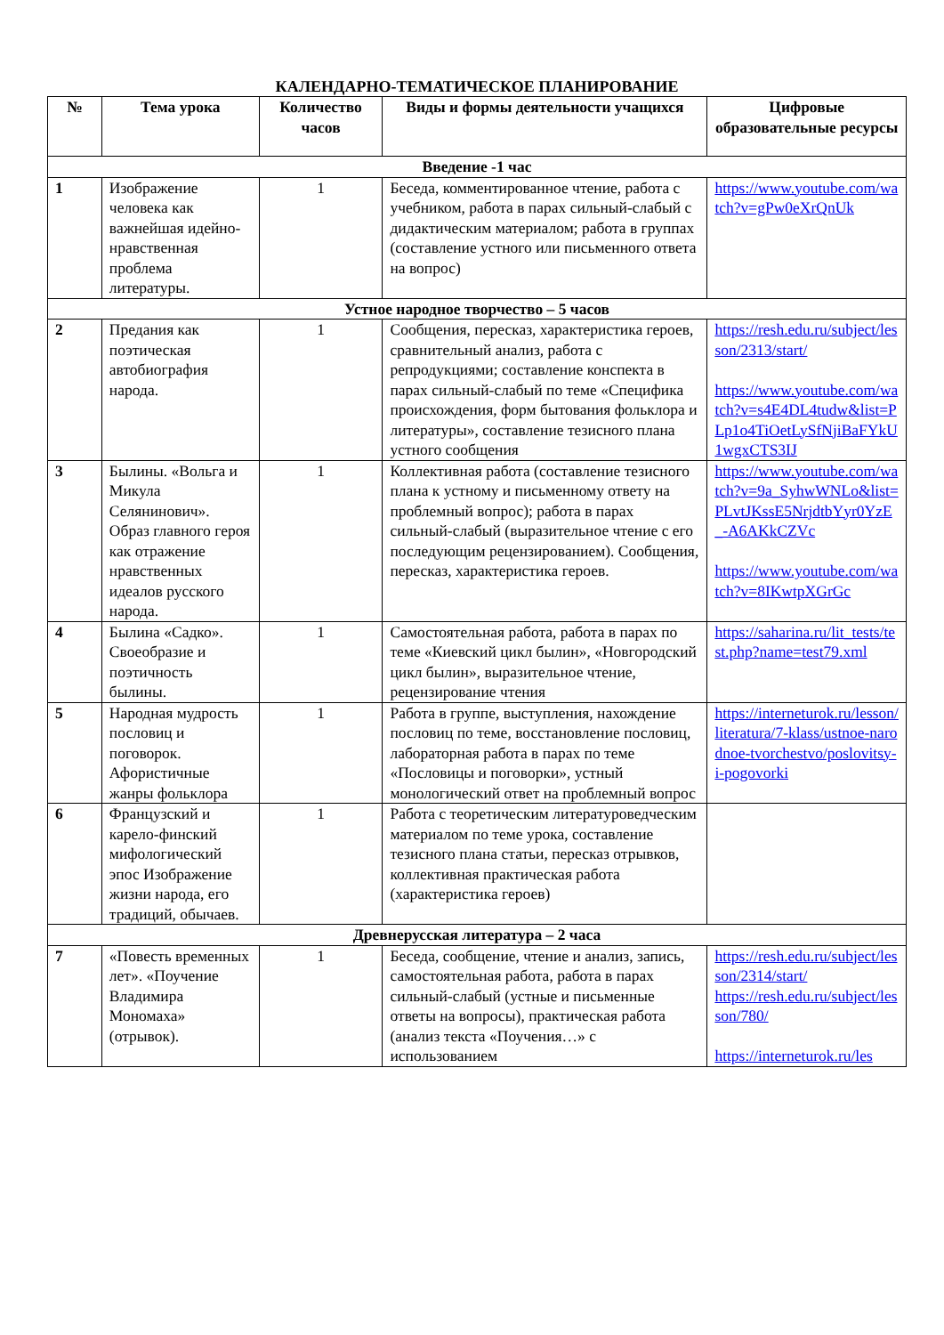КАЛЕНДАРНО-ТЕМАТИЧЕСКОЕ ПЛАНИРОВАНИЕ
| № | Тема урока | Количество часов | Виды и формы деятельности учащихся | Цифровые образовательные ресурсы |
| --- | --- | --- | --- | --- |
| Введение -1 час | | | | |
| 1 | Изображение человека как важнейшая идейно-нравственная проблема литературы. | 1 | Беседа, комментированное чтение, работа с учебником, работа в парах сильный-слабый с дидактическим материалом; работа в группах (составление устного или письменного ответа на вопрос) | https://www.youtube.com/watch?v=gPw0eXrQnUk |
| Устное народное творчество – 5 часов | | | | |
| 2 | Предания как поэтическая автобиография народа. | 1 | Сообщения, пересказ, характеристика героев, сравнительный анализ, работа с репродукциями; составление конспекта в парах сильный-слабый по теме «Специфика происхождения, форм бытования фольклора и литературы», составление тезисного плана устного сообщения | https://resh.edu.ru/subject/lesson/2313/start/ https://www.youtube.com/watch?v=s4E4DL4tudw&list=PLp1o4TiOetLySfNjiBaFYkU1wgxCTS3IJ |
| 3 | Былины. «Вольга и Микула Селянинович». Образ главного героя как отражение нравственных идеалов русского народа. | 1 | Коллективная работа (составление тезисного плана к устному и письменному ответу на проблемный вопрос); работа в парах сильный-слабый (выразительное чтение с его последующим рецензированием). Сообщения, пересказ, характеристика героев. | https://www.youtube.com/watch?v=9a_SyhwWNLo&list=PLvtJKssE5NrjdtbYyr0YzE_-A6AKkCZVc https://www.youtube.com/watch?v=8IKwtpXGrGc |
| 4 | Былина «Садко». Своеобразие и поэтичность былины. | 1 | Самостоятельная работа, работа в парах по теме «Киевский цикл былин», «Новгородский цикл былин», выразительное чтение, рецензирование чтения | https://saharina.ru/lit_tests/test.php?name=test79.xml |
| 5 | Народная мудрость пословиц и поговорок. Афористичные жанры фольклора | 1 | Работа в группе, выступления, нахождение пословиц по теме, восстановление пословиц, лабораторная работа в парах по теме «Пословицы и поговорки», устный монологический ответ на проблемный вопрос | https://interneturok.ru/lesson/literatura/7-klass/ustnoe-narodnoe-tvorchestvo/poslovitsy-i-pogovorki |
| 6 | Французский и карело-финский мифологический эпос Изображение жизни народа, его традиций, обычаев. | 1 | Работа с теоретическим литературоведческим материалом по теме урока, составление тезисного плана статьи, пересказ отрывков, коллективная практическая работа (характеристика героев) | |
| Древнерусская литература – 2 часа | | | | |
| 7 | «Повесть временных лет». «Поучение Владимира Мономаха» (отрывок). | 1 | Беседа, сообщение, чтение и анализ, запись, самостоятельная работа, работа в парах сильный-слабый (устные и письменные ответы на вопросы), практическая работа (анализ текста «Поучения…» с использованием | https://resh.edu.ru/subject/lesson/2314/start/ https://resh.edu.ru/subject/lesson/780/ https://interneturok.ru/les |